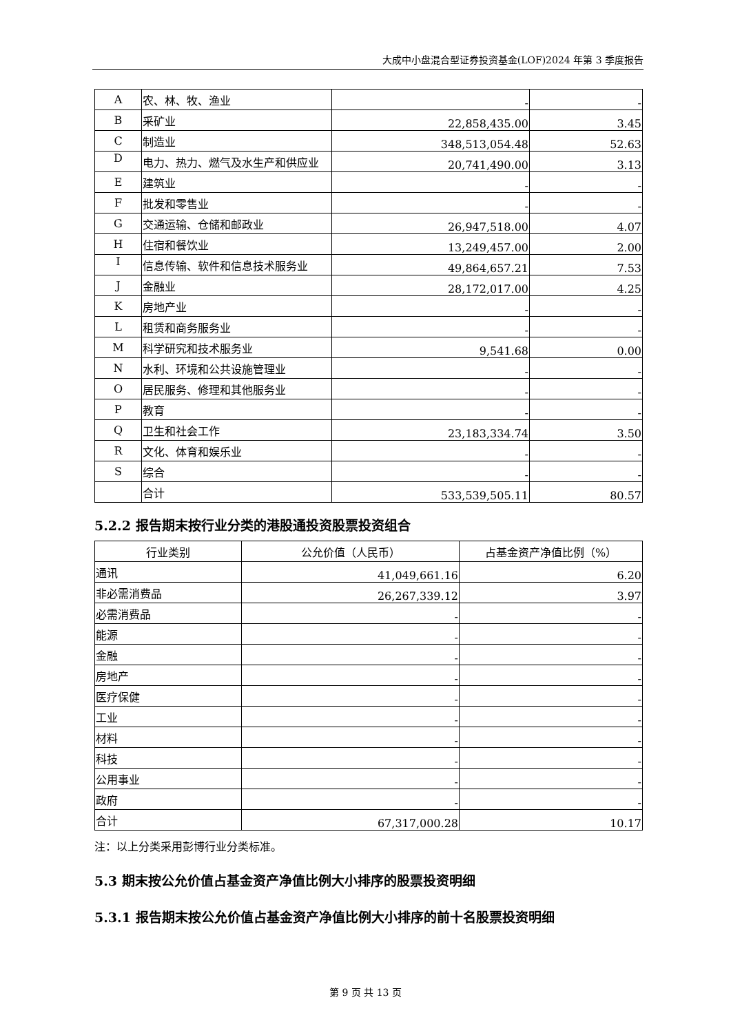大成中小盘混合型证券投资基金(LOF)2024 年第 3 季度报告
| A | 农、林、牧、渔业 | - | - |
| B | 采矿业 | 22,858,435.00 | 3.45 |
| C | 制造业 | 348,513,054.48 | 52.63 |
| D | 电力、热力、燃气及水生产和供应业 | 20,741,490.00 | 3.13 |
| E | 建筑业 | - | - |
| F | 批发和零售业 | - | - |
| G | 交通运输、仓储和邮政业 | 26,947,518.00 | 4.07 |
| H | 住宿和餐饮业 | 13,249,457.00 | 2.00 |
| I | 信息传输、软件和信息技术服务业 | 49,864,657.21 | 7.53 |
| J | 金融业 | 28,172,017.00 | 4.25 |
| K | 房地产业 | - | - |
| L | 租赁和商务服务业 | - | - |
| M | 科学研究和技术服务业 | 9,541.68 | 0.00 |
| N | 水利、环境和公共设施管理业 | - | - |
| O | 居民服务、修理和其他服务业 | - | - |
| P | 教育 | - | - |
| Q | 卫生和社会工作 | 23,183,334.74 | 3.50 |
| R | 文化、体育和娱乐业 | - | - |
| S | 综合 | - | - |
| | 合计 | 533,539,505.11 | 80.57 |
5.2.2 报告期末按行业分类的港股通投资股票投资组合
| 行业类别 | 公允价值（人民币） | 占基金资产净值比例（%） |
| --- | --- | --- |
| 通讯 | 41,049,661.16 | 6.20 |
| 非必需消费品 | 26,267,339.12 | 3.97 |
| 必需消费品 | - | - |
| 能源 | - | - |
| 金融 | - | - |
| 房地产 | - | - |
| 医疗保健 | - | - |
| 工业 | - | - |
| 材料 | - | - |
| 科技 | - | - |
| 公用事业 | - | - |
| 政府 | - | - |
| 合计 | 67,317,000.28 | 10.17 |
注：以上分类采用彭博行业分类标准。
5.3 期末按公允价值占基金资产净值比例大小排序的股票投资明细
5.3.1 报告期末按公允价值占基金资产净值比例大小排序的前十名股票投资明细
第 9 页 共 13 页